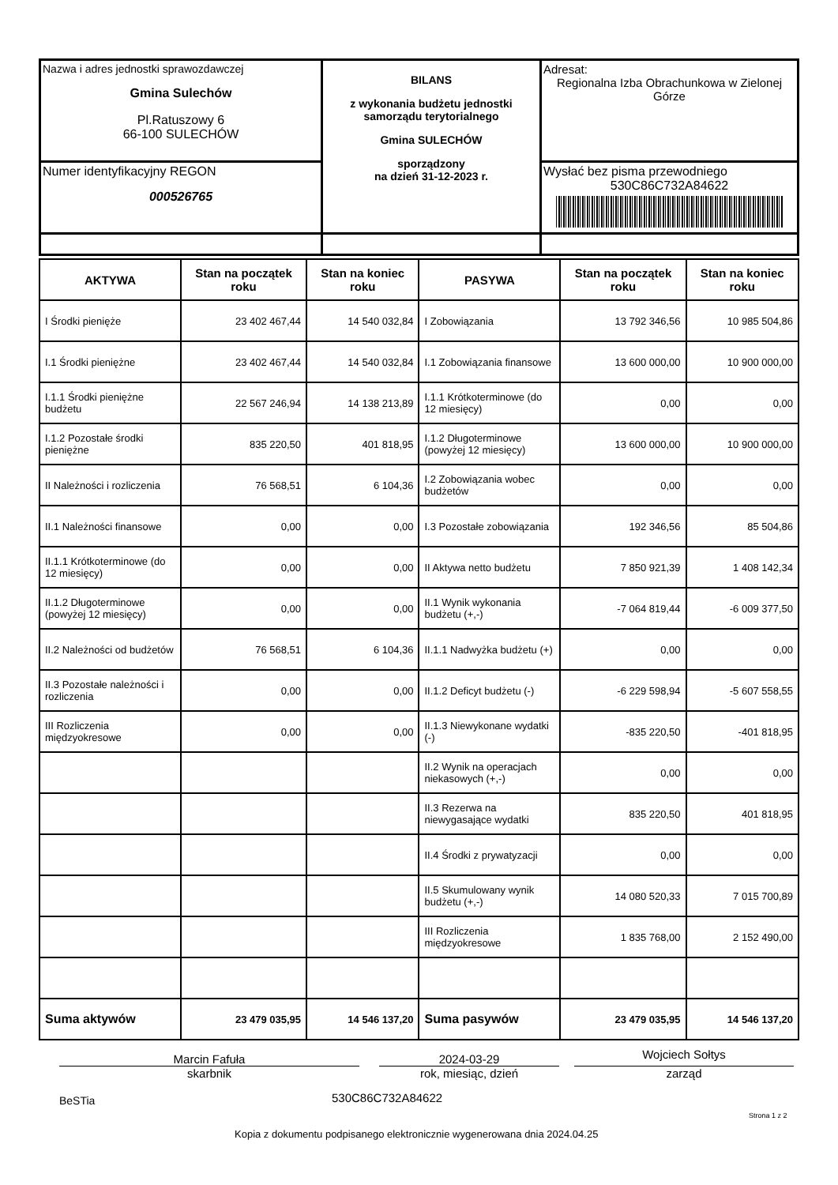| Nazwa i adres jednostki sprawozdawczej Gmina Sulechów Pl.Ratuszowy 6 66-100 SULECHÓW | BILANS z wykonania budżetu jednostki samorządu terytorialnego Gmina SULECHÓW sporządzony na dzień 31-12-2023 r. | Adresat: Regionalna Izba Obrachunkowa w Zielonej Górze |
| Numer identyfikacyjny REGON 000526765 | | Wysłać bez pisma przewodniego 530C86C732A84622 |
| AKTYWA | Stan na początek roku | Stan na koniec roku | PASYWA | Stan na początek roku | Stan na koniec roku |
| --- | --- | --- | --- | --- | --- |
| I Środki pienięże | 23 402 467,44 | 14 540 032,84 | I Zobowiązania | 13 792 346,56 | 10 985 504,86 |
| I.1 Środki pieniężne | 23 402 467,44 | 14 540 032,84 | I.1 Zobowiązania finansowe | 13 600 000,00 | 10 900 000,00 |
| I.1.1 Środki pieniężne budżetu | 22 567 246,94 | 14 138 213,89 | I.1.1 Krótkoterminowe (do 12 miesięcy) | 0,00 | 0,00 |
| I.1.2 Pozostałe środki pieniężne | 835 220,50 | 401 818,95 | I.1.2 Długoterminowe (powyżej 12 miesięcy) | 13 600 000,00 | 10 900 000,00 |
| II Należności i rozliczenia | 76 568,51 | 6 104,36 | I.2 Zobowiązania wobec budżetów | 0,00 | 0,00 |
| II.1 Należności finansowe | 0,00 | 0,00 | I.3 Pozostałe zobowiązania | 192 346,56 | 85 504,86 |
| II.1.1 Krótkoterminowe (do 12 miesięcy) | 0,00 | 0,00 | II Aktywa netto budżetu | 7 850 921,39 | 1 408 142,34 |
| II.1.2 Długoterminowe (powyżej 12 miesięcy) | 0,00 | 0,00 | II.1 Wynik wykonania budżetu (+,-) | -7 064 819,44 | -6 009 377,50 |
| II.2 Należności od budżetów | 76 568,51 | 6 104,36 | II.1.1 Nadwyżka budżetu (+) | 0,00 | 0,00 |
| II.3 Pozostałe należności i rozliczenia | 0,00 | 0,00 | II.1.2 Deficyt budżetu (-) | -6 229 598,94 | -5 607 558,55 |
| III Rozliczenia międzyokresowe | 0,00 | 0,00 | II.1.3 Niewykonane wydatki (-) | -835 220,50 | -401 818,95 |
| | | | II.2 Wynik na operacjach niekasowych (+,-) | 0,00 | 0,00 |
| | | | II.3 Rezerwa na niewygasające wydatki | 835 220,50 | 401 818,95 |
| | | | II.4 Środki z prywatyzacji | 0,00 | 0,00 |
| | | | II.5 Skumulowany wynik budżetu (+,-) | 14 080 520,33 | 7 015 700,89 |
| | | | III Rozliczenia międzyokresowe | 1 835 768,00 | 2 152 490,00 |
| Suma aktywów | 23 479 035,95 | 14 546 137,20 | Suma pasywów | 23 479 035,95 | 14 546 137,20 |
Marcin Fafuła
skarbnik
2024-03-29
rok, miesiąc, dzień
Wojciech Sołtys
zarząd
BeSTia 530C86C732A84622
Strona 1 z 2
Kopia z dokumentu podpisanego elektronicznie wygenerowana dnia 2024.04.25